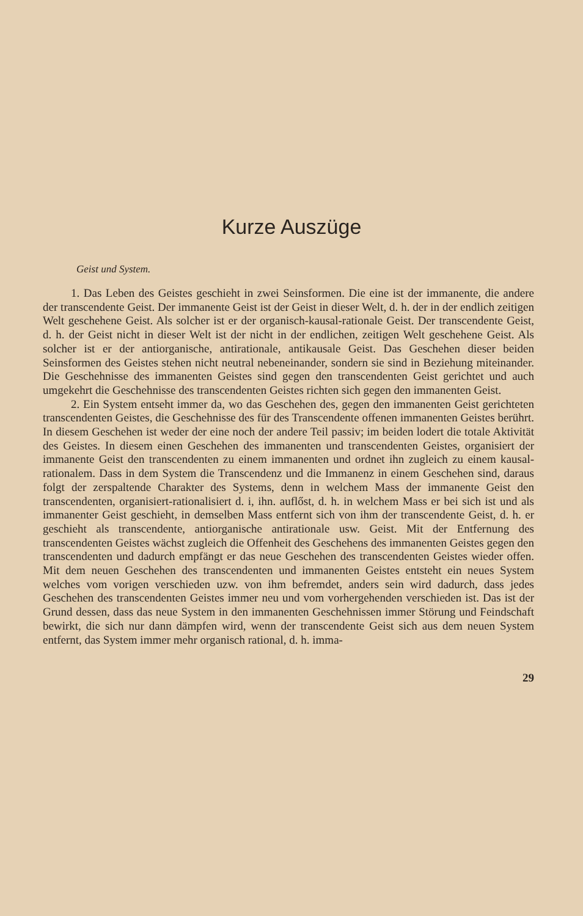Kurze Auszüge
Geist und System.
1. Das Leben des Geistes geschieht in zwei Seinsformen. Die eine ist der immanente, die andere der transcendente Geist. Der immanente Geist ist der Geist in dieser Welt, d. h. der in der endlich zeitigen Welt geschehene Geist. Als solcher ist er der organisch-kausal-rationale Geist. Der transcendente Geist, d. h. der Geist nicht in dieser Welt ist der nicht in der endlichen, zeitigen Welt geschehene Geist. Als solcher ist er der antiorganische, antirationale, antikausale Geist. Das Geschehen dieser beiden Seinsformen des Geistes stehen nicht neutral nebeneinander, sondern sie sind in Beziehung miteinander. Die Geschehnisse des immanenten Geistes sind gegen den transcendenten Geist gerichtet und auch umgekehrt die Geschehnisse des transcendenten Geistes richten sich gegen den immanenten Geist.
2. Ein System entseht immer da, wo das Geschehen des, gegen den immanenten Geist gerichteten transcendenten Geistes, die Geschehnisse des für des Transcendente offenen immanenten Geistes berührt. In diesem Geschehen ist weder der eine noch der andere Teil passiv; im beiden lodert die totale Aktivität des Geistes. In diesem einen Geschehen des immanenten und transcendenten Geistes, organisiert der immanente Geist den transcendenten zu einem immanenten und ordnet ihn zugleich zu einem kausal-rationalem. Dass in dem System die Transcendenz und die Immanenz in einem Geschehen sind, daraus folgt der zerspaltende Charakter des Systems, denn in welchem Mass der immanente Geist den transcendenten, organisiert-rationalisiert d. i, ihn. auflőst, d. h. in welchem Mass er bei sich ist und als immanenter Geist geschieht, in demselben Mass entfernt sich von ihm der transcendente Geist, d. h. er geschieht als transcendente, antiorganische antirationale usw. Geist. Mit der Entfernung des transcendenten Geistes wächst zugleich die Offenheit des Geschehens des immanenten Geistes gegen den transcendenten und dadurch empfängt er das neue Geschehen des transcendenten Geistes wieder offen. Mit dem neuen Geschehen des transcendenten und immanenten Geistes entsteht ein neues System welches vom vorigen verschieden uzw. von ihm befremdet, anders sein wird dadurch, dass jedes Geschehen des transcendenten Geistes immer neu und vom vorhergehenden verschieden ist. Das ist der Grund dessen, dass das neue System in den immanenten Geschehnissen immer Störung und Feindschaft bewirkt, die sich nur dann dämpfen wird, wenn der transcendente Geist sich aus dem neuen System entfernt, das System immer mehr organisch rational, d. h. imma-
29